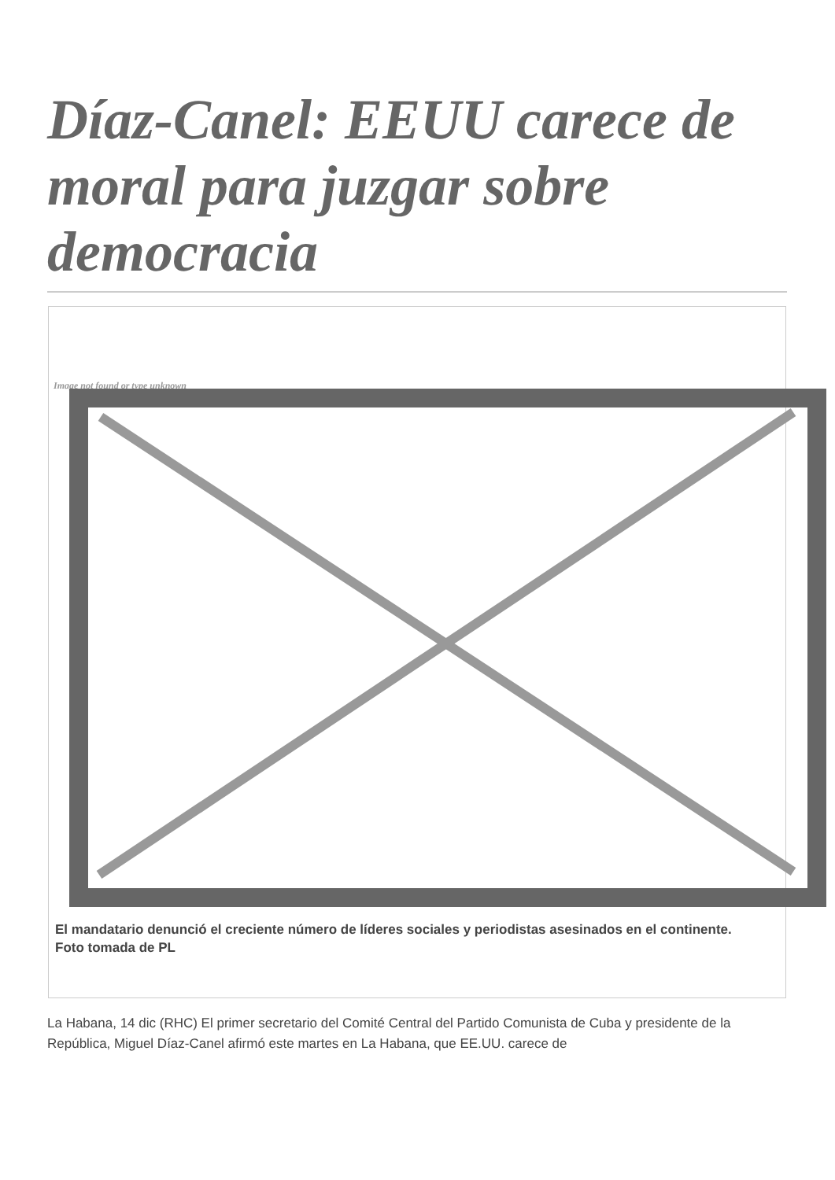Díaz-Canel: EEUU carece de moral para juzgar sobre democracia
Image not found or type unknown
El mandatario denunció el creciente número de líderes sociales y periodistas asesinados en el continente.
Foto tomada de PL
La Habana, 14 dic (RHC) El primer secretario del Comité Central del Partido Comunista de Cuba y presidente de la República, Miguel Díaz-Canel afirmó este martes en La Habana, que EE.UU. carece de